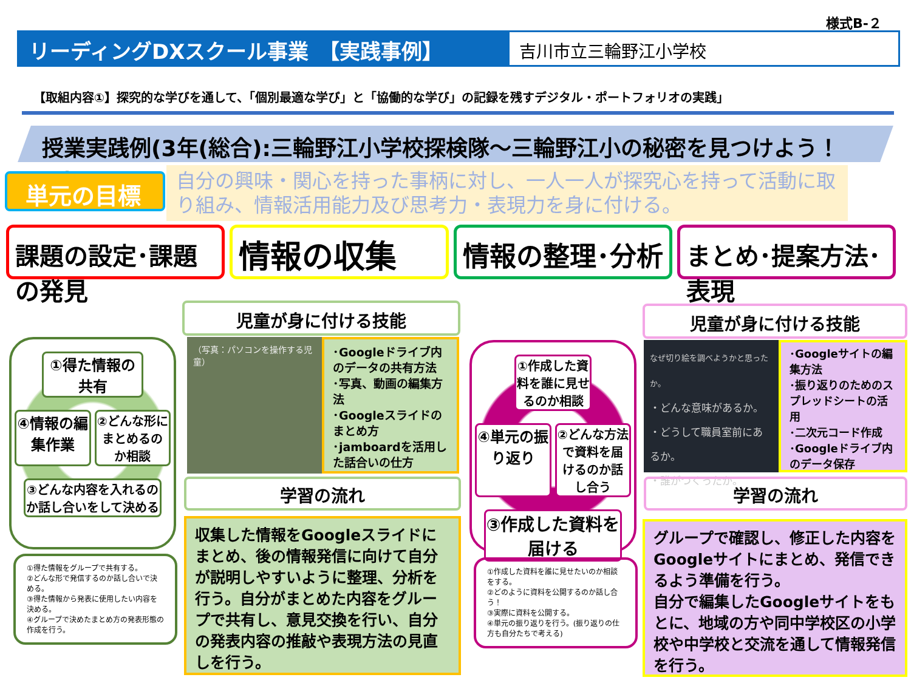様式B-２
リーディングDXスクール事業　【実践事例】 吉川市立三輪野江小学校
【取組内容①】探究的な学びを通して、「個別最適な学び」と「協働的な学び」の記録を残すデジタル・ポートフォリオの実践」
授業実践例(3年(総合):三輪野江小学校探検隊～三輪野江小の秘密を見つけよう！～)
単元の目標
自分の興味・関心を持った事柄に対し、一人一人が探究心を持って活動に取り組み、情報活用能力及び思考力・表現力を身に付ける。
課題の設定･課題の発見
情報の収集
情報の整理･分析
まとめ･提案方法･表現
①得た情報の共有
④情報の編集作業
②どんな形にまとめるのか相談
③どんな内容を入れるのか話し合いをして決める
①得た情報をグループで共有する。
②どんな形で発信するのか話し合いで決める。
③得た情報から発表に使用したい内容を決める。
④グループで決めたまとめ方の発表形態の作成を行う。
児童が身に付ける技能
（写真：パソコンを操作する児童）
･Googleドライブ内のデータの共有方法
･写真、動画の編集方法
･Googleスライドのまとめ方
･jamboardを活用した話合いの仕方
学習の流れ
収集した情報をGoogleスライドにまとめ、後の情報発信に向けて自分が説明しやすいように整理、分析を行う。自分がまとめた内容をグループで共有し、意見交換を行い、自分の発表内容の推敲や表現方法の見直しを行う。
①作成した資料を誰に見せるのか相談
④単元の振り返り
②どんな方法で資料を届けるのか話し合う
③作成した資料を届ける
①作成した資料を誰に見せたいのか相談をする。
②どのように資料を公開するのか話し合う！
③実際に資料を公開する。
④単元の振り返りを行う。(振り返りの仕方も自分たちで考える)
児童が身に付ける技能
なぜ切り絵を調べようかと思ったか。
・どんな意味があるか。
・どうして職員室前にあるか。
・誰がつくったか。
･Googleサイトの編集方法
･振り返りのためのスプレッドシートの活用
･二次元コード作成
･Googleドライブ内のデータ保存
学習の流れ
グループで確認し、修正した内容をGoogleサイトにまとめ、発信できるよう準備を行う。
自分で編集したGoogleサイトをもとに、地域の方や同中学校区の小学校や中学校と交流を通して情報発信を行う。